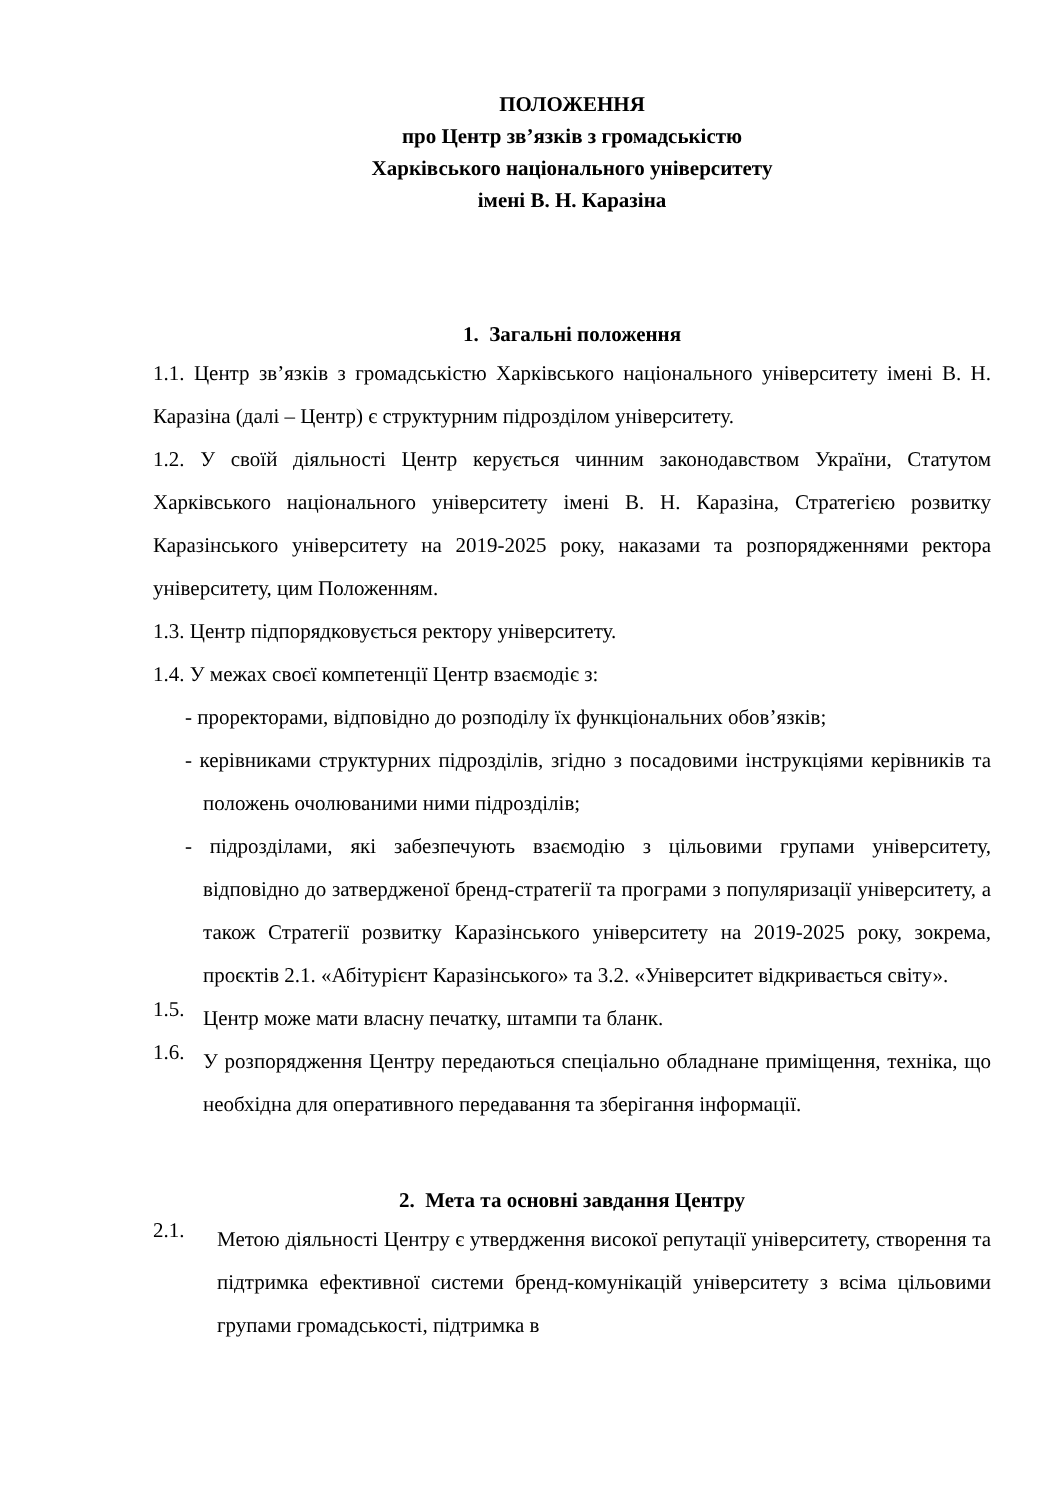ПОЛОЖЕННЯ
про Центр зв’язків з громадськістю
Харківського національного університету
імені В. Н. Каразіна
1. Загальні положення
1.1. Центр зв’язків з громадськістю Харківського національного університету імені В. Н. Каразіна (далі – Центр) є структурним підрозділом університету.
1.2. У своїй діяльності Центр керується чинним законодавством України, Статутом Харківського національного університету імені В. Н. Каразіна, Стратегією розвитку Каразінського університету на 2019-2025 року, наказами та розпорядженнями ректора університету, цим Положенням.
1.3. Центр підпорядковується ректору університету.
1.4. У межах своєї компетенції Центр взаємодіє з:
- проректорами, відповідно до розподілу їх функціональних обов’язків;
- керівниками структурних підрозділів, згідно з посадовими інструкціями керівників та положень очолюваними ними підрозділів;
- підрозділами, які забезпечують взаємодію з цільовими групами університету, відповідно до затвердженої бренд-стратегії та програми з популяризації університету, а також Стратегії розвитку Каразінського університету на 2019-2025 року, зокрема, проєктів 2.1. «Абітурієнт Каразінського» та 3.2. «Університет відкривається світу».
1.5.
Центр може мати власну печатку, штампи та бланк.
1.6.
У розпорядження Центру передаються спеціально обладнане приміщення, техніка, що необхідна для оперативного передавання та зберігання інформації.
2. Мета та основні завдання Центру
2.1.
Метою діяльності Центру є утвердження високої репутації університету, створення та підтримка ефективної системи бренд-комунікацій університету з всіма цільовими групами громадськості, підтримка в